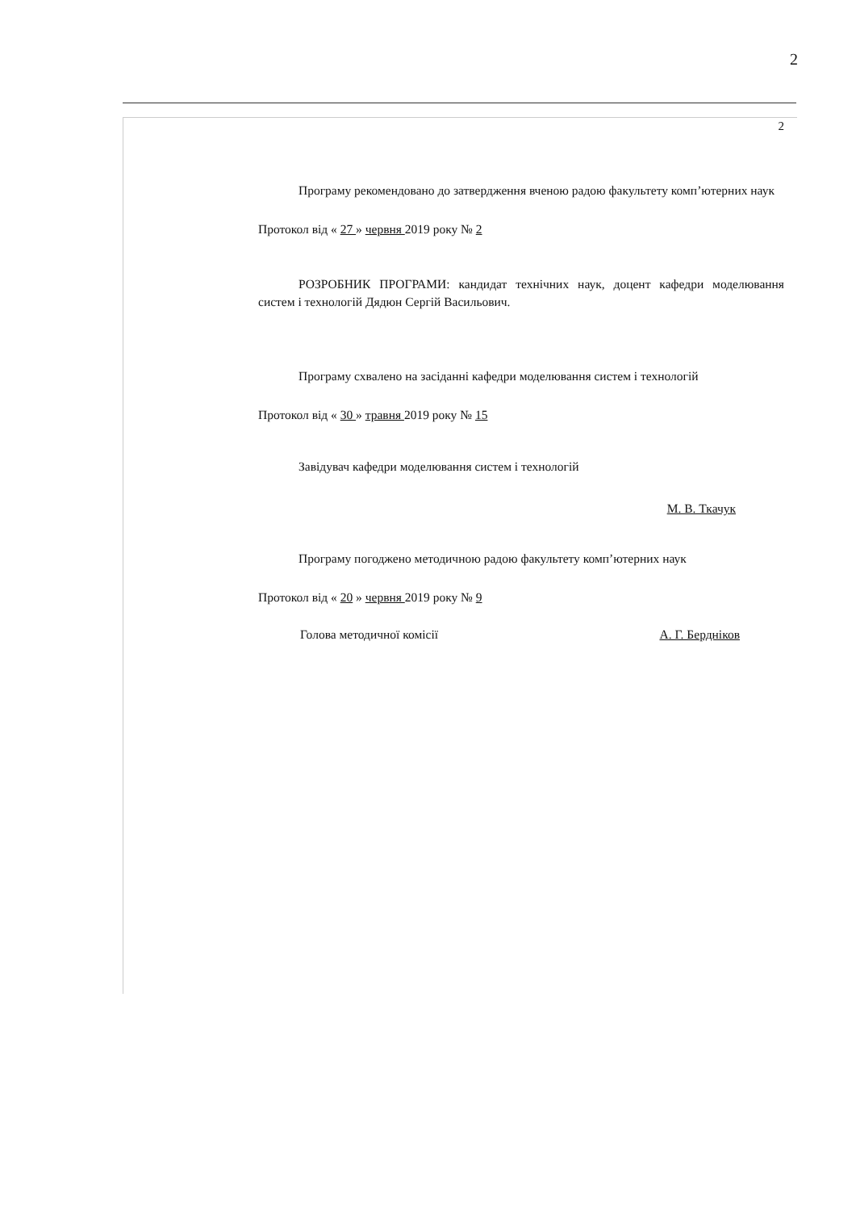2
2
Програму рекомендовано до затвердження вченою радою факультету комп’ютерних наук
Протокол від « 27 » червня 2019 року № 2
РОЗРОБНИК ПРОГРАМИ: кандидат технічних наук, доцент кафедри моделювання систем і технологій Дядюн Сергій Васильович.
Програму схвалено на засіданні кафедри моделювання систем і технологій
Протокол від « 30 » травня 2019 року № 15
Завідувач кафедри моделювання систем і технологій
М. В. Ткачук
Програму погоджено методичною радою факультету комп’ютерних наук
Протокол від « 20 » червня 2019 року № 9
Голова методичної комісії А. Г. Бердніков